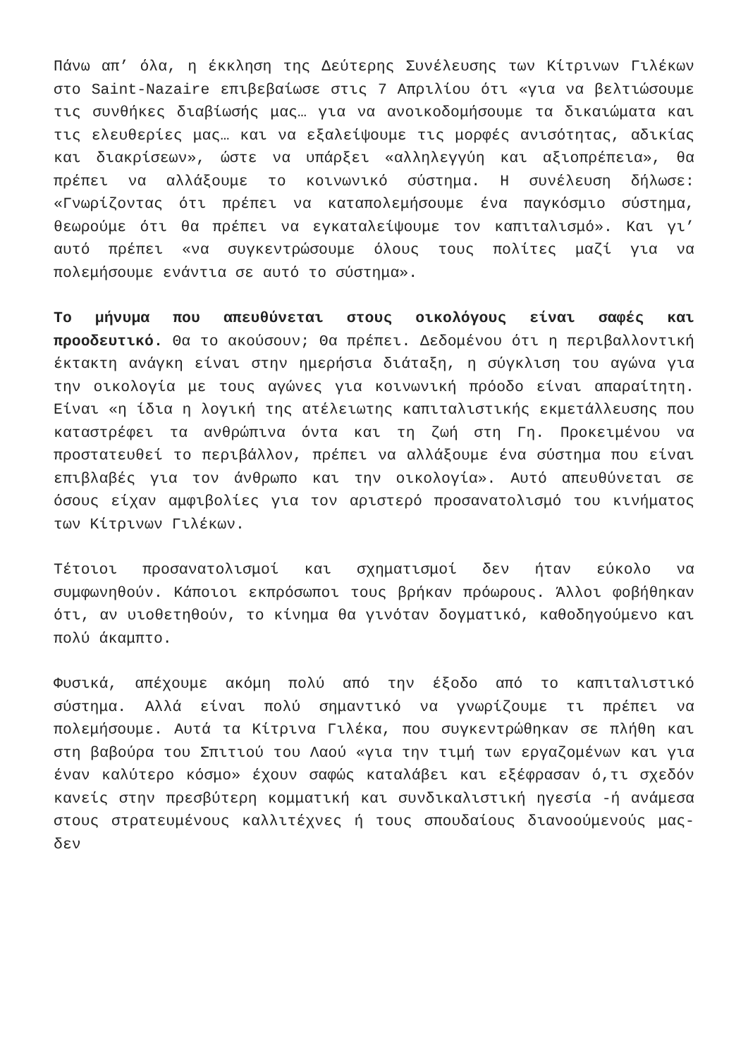Πάνω απ’ όλα, η έκκληση της Δεύτερης Συνέλευσης των Κίτρινων Γιλέκων στο Saint-Nazaire επιβεβαίωσε στις 7 Απριλίου ότι «για να βελτιώσουμε τις συνθήκες διαβίωσής μας… για να ανοικοδομήσουμε τα δικαιώματα και τις ελευθερίες μας… και να εξαλείψουμε τις μορφές ανισότητας, αδικίας και διακρίσεων», ώστε να υπάρξει «αλληλεγγύη και αξιοπρέπεια», θα πρέπει να αλλάξουμε το κοινωνικό σύστημα. Η συνέλευση δήλωσε: «Γνωρίζοντας ότι πρέπει να καταπολεμήσουμε ένα παγκόσμιο σύστημα, θεωρούμε ότι θα πρέπει να εγκαταλείψουμε τον καπιταλισμό». Και γι’ αυτό πρέπει «να συγκεντρώσουμε όλους τους πολίτες μαζί για να πολεμήσουμε ενάντια σε αυτό το σύστημα».
Το μήνυμα που απευθύνεται στους οικολόγους είναι σαφές και προοδευτικό. Θα το ακούσουν; Θα πρέπει. Δεδομένου ότι η περιβαλλοντική έκτακτη ανάγκη είναι στην ημερήσια διάταξη, η σύγκλιση του αγώνα για την οικολογία με τους αγώνες για κοινωνική πρόοδο είναι απαραίτητη. Είναι «η ίδια η λογική της ατέλειωτης καπιταλιστικής εκμετάλλευσης που καταστρέφει τα ανθρώπινα όντα και τη ζωή στη Γη. Προκειμένου να προστατευθεί το περιβάλλον, πρέπει να αλλάξουμε ένα σύστημα που είναι επιβλαβές για τον άνθρωπο και την οικολογία». Αυτό απευθύνεται σε όσους είχαν αμφιβολίες για τον αριστερό προσανατολισμό του κινήματος των Κίτρινων Γιλέκων.
Τέτοιοι προσανατολισμοί και σχηματισμοί δεν ήταν εύκολο να συμφωνηθούν. Κάποιοι εκπρόσωποι τους βρήκαν πρόωρους. Άλλοι φοβήθηκαν ότι, αν υιοθετηθούν, το κίνημα θα γινόταν δογματικό, καθοδηγούμενο και πολύ άκαμπτο.
Φυσικά, απέχουμε ακόμη πολύ από την έξοδο από το καπιταλιστικό σύστημα. Αλλά είναι πολύ σημαντικό να γνωρίζουμε τι πρέπει να πολεμήσουμε. Αυτά τα Κίτρινα Γιλέκα, που συγκεντρώθηκαν σε πλήθη και στη βαβούρα του Σπιτιού του Λαού «για την τιμή των εργαζομένων και για έναν καλύτερο κόσμο» έχουν σαφώς καταλάβει και εξέφρασαν ό,τι σχεδόν κανείς στην πρεσβύτερη κομματική και συνδικαλιστική ηγεσία -ή ανάμεσα στους στρατευμένους καλλιτέχνες ή τους σπουδαίους διανοούμενούς μας- δεν